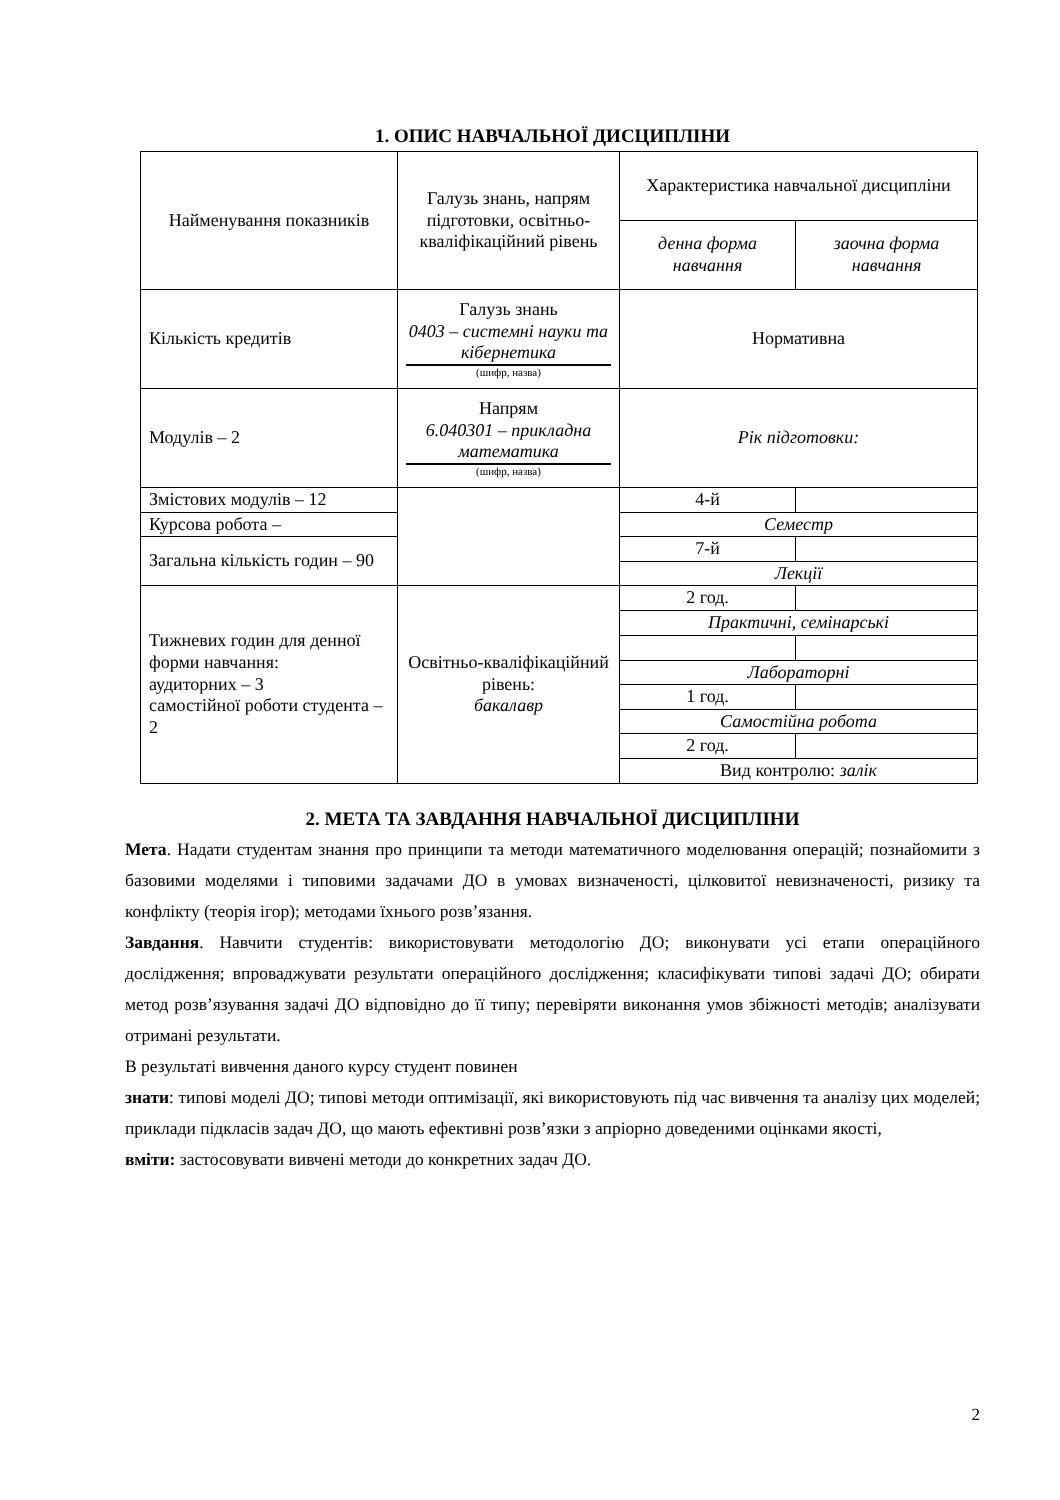1. ОПИС НАВЧАЛЬНОЇ ДИСЦИПЛІНИ
| Найменування показників | Галузь знань, напрям підготовки, освітньо-кваліфікаційний рівень | Характеристика навчальної дисципліни | |
| | | денна форма навчання | заочна форма навчання |
| Кількість кредитів | Галузь знань 0403 – системні науки та кібернетика (шифр, назва) | Нормативна | |
| Модулів – 2 | Напрям 6.040301 – прикладна математика (шифр, назва) | Рік підготовки: | |
| Змістових модулів – 12 | | 4-й | |
| Курсова робота – | | Семестр | |
| Загальна кількість годин – 90 | | 7-й | |
| | | Лекції | |
| Тижневих годин для денної форми навчання: аудиторних – 3 самостійної роботи студента – 2 | Освітньо-кваліфікаційний рівень: бакалавр | 2 год. | |
| | | Практичні, семінарські | |
| | | Лабораторні | |
| | | 1 год. | |
| | | Самостійна робота | |
| | | 2 год. | |
| | | Вид контролю: залік | |
2. МЕТА ТА ЗАВДАННЯ НАВЧАЛЬНОЇ ДИСЦИПЛІНИ
Мета. Надати студентам знання про принципи та методи математичного моделювання операцій; познайомити з базовими моделями і типовими задачами ДО в умовах визначеності, цілковитої невизначеності, ризику та конфлікту (теорія ігор); методами їхнього розв’язання.
Завдання. Навчити студентів: використовувати методологію ДО; виконувати усі етапи операційного дослідження; впроваджувати результати операційного дослідження; класифікувати типові задачі ДО; обирати метод розв’язування задачі ДО відповідно до її типу; перевіряти виконання умов збіжності методів; аналізувати отримані результати.
В результаті вивчення даного курсу студент повинен
знати: типові моделі ДО; типові методи оптимізації, які використовують під час вивчення та аналізу цих моделей; приклади підкласів задач ДО, що мають ефективні розв’язки з апріорно доведеними оцінками якості,
вміти: застосовувати вивчені методи до конкретних задач ДО.
2